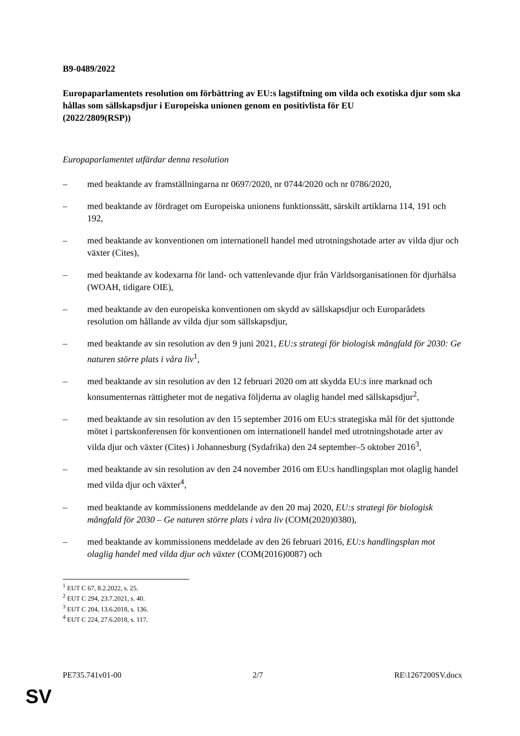B9-0489/2022
Europaparlamentets resolution om förbättring av EU:s lagstiftning om vilda och exotiska djur som ska hållas som sällskapsdjur i Europeiska unionen genom en positivlista för EU
(2022/2809(RSP))
Europaparlamentet utfärdar denna resolution
– med beaktande av framställningarna nr 0697/2020, nr 0744/2020 och nr 0786/2020,
– med beaktande av fördraget om Europeiska unionens funktionssätt, särskilt artiklarna 114, 191 och 192,
– med beaktande av konventionen om internationell handel med utrotningshotade arter av vilda djur och växter (Cites),
– med beaktande av kodexarna för land- och vattenlevande djur från Världsorganisationen för djurhälsa (WOAH, tidigare OIE),
– med beaktande av den europeiska konventionen om skydd av sällskapsdjur och Europarådets resolution om hållande av vilda djur som sällskapsdjur,
– med beaktande av sin resolution av den 9 juni 2021, EU:s strategi för biologisk mångfald för 2030: Ge naturen större plats i våra liv<sup>1</sup>,
– med beaktande av sin resolution av den 12 februari 2020 om att skydda EU:s inre marknad och konsumenternas rättigheter mot de negativa följderna av olaglig handel med sällskapsdjur<sup>2</sup>,
– med beaktande av sin resolution av den 15 september 2016 om EU:s strategiska mål för det sjuttonde mötet i partskonferensen för konventionen om internationell handel med utrotningshotade arter av vilda djur och växter (Cites) i Johannesburg (Sydafrika) den 24 september–5 oktober 2016<sup>3</sup>,
– med beaktande av sin resolution av den 24 november 2016 om EU:s handlingsplan mot olaglig handel med vilda djur och växter<sup>4</sup>,
– med beaktande av kommissionens meddelande av den 20 maj 2020, EU:s strategi för biologisk mångfald för 2030 – Ge naturen större plats i våra liv (COM(2020)0380),
– med beaktande av kommissionens meddelade av den 26 februari 2016, EU:s handlingsplan mot olaglig handel med vilda djur och växter (COM(2016)0087) och
<sup>1</sup> EUT C 67, 8.2.2022, s. 25.
<sup>2</sup> EUT C 294, 23.7.2021, s. 40.
<sup>3</sup> EUT C 204, 13.6.2018, s. 136.
<sup>4</sup> EUT C 224, 27.6.2018, s. 117.
PE735.741v01-00 2/7 RE\1267200SV.docx
SV